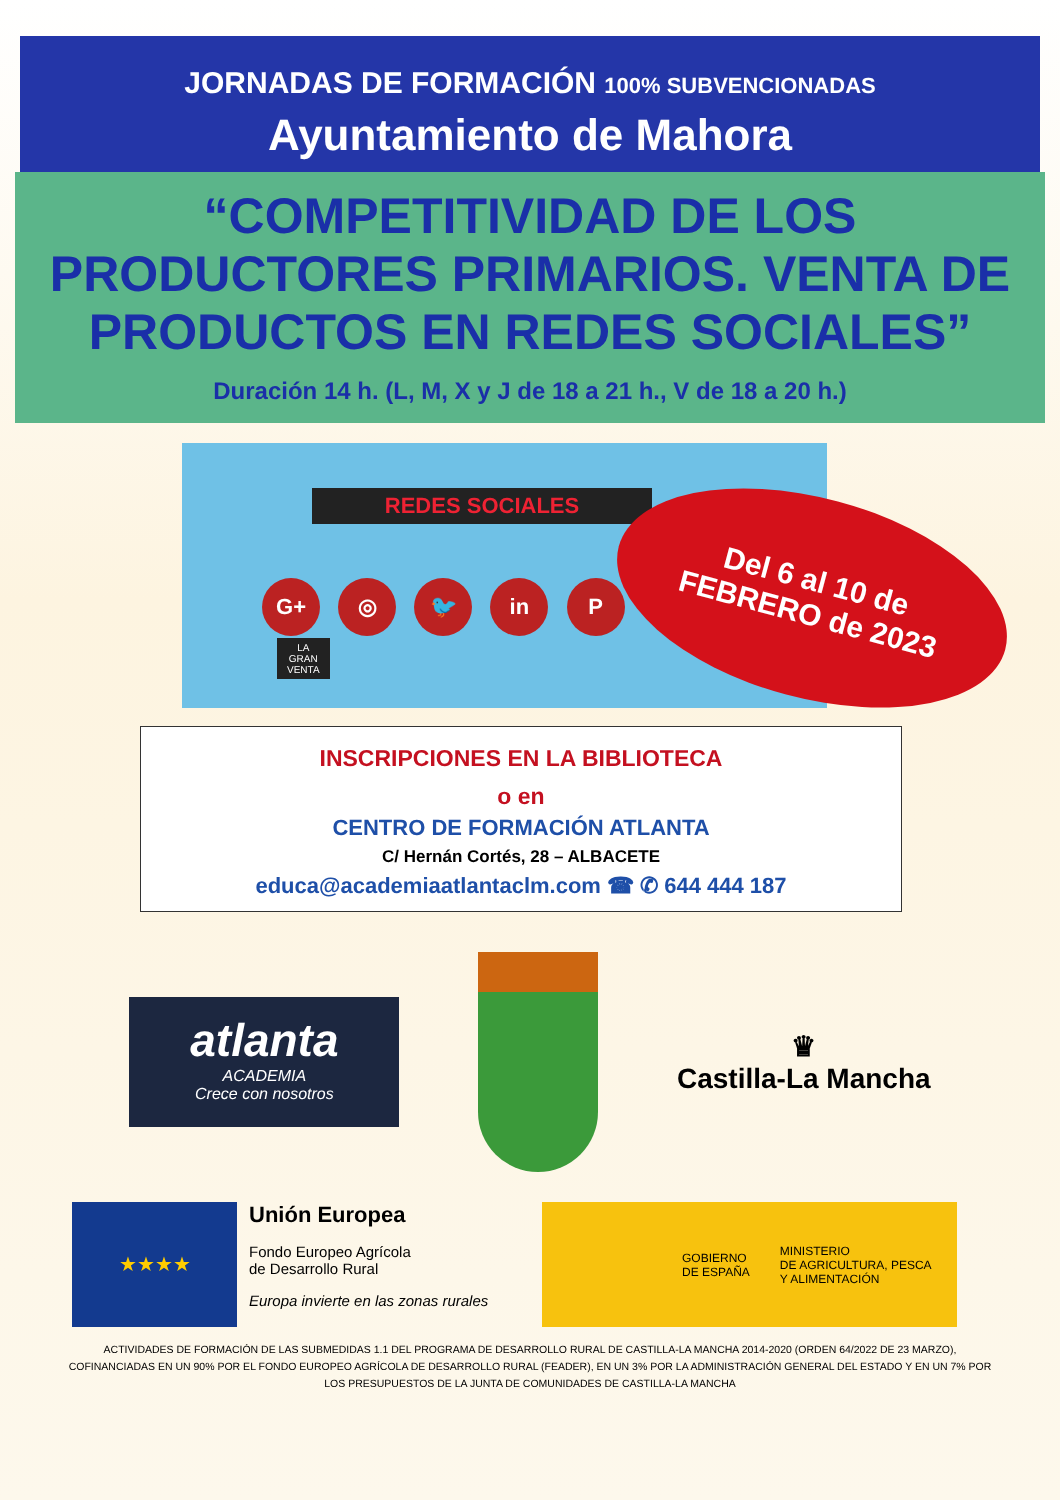JORNADAS DE FORMACIÓN 100% SUBVENCIONADAS
Ayuntamiento de Mahora
“COMPETITIVIDAD DE LOS PRODUCTORES PRIMARIOS. VENTA DE PRODUCTOS EN REDES SOCIALES”
Duración 14 h. (L, M, X y J de 18 a 21 h., V de 18 a 20 h.)
REDES SOCIALES
G+ ◎ 🐦 in P
LA
GRAN
VENTA
Del 6 al 10 de
FEBRERO de 2023
INSCRIPCIONES EN LA BIBLIOTECA
o en
CENTRO DE FORMACIÓN ATLANTA
C/ Hernán Cortés, 28 – ALBACETE
educa@academiaatlantaclm.com ☎ ✆ 644 444 187
atlanta
ACADEMIA
Crece con nosotros
♛
Castilla-La Mancha
★★★★
Unión Europea
Fondo Europeo Agrícola
de Desarrollo Rural
Europa invierte en las zonas rurales
GOBIERNO
DE ESPAÑA
MINISTERIO
DE AGRICULTURA, PESCA
Y ALIMENTACIÓN
ACTIVIDADES DE FORMACIÓN DE LAS SUBMEDIDAS 1.1 DEL PROGRAMA DE DESARROLLO RURAL DE CASTILLA-LA MANCHA 2014-2020 (ORDEN 64/2022 DE 23 MARZO), COFINANCIADAS EN UN 90% POR EL FONDO EUROPEO AGRÍCOLA DE DESARROLLO RURAL (FEADER), EN UN 3% POR LA ADMINISTRACIÓN GENERAL DEL ESTADO Y EN UN 7% POR LOS PRESUPUESTOS DE LA JUNTA DE COMUNIDADES DE CASTILLA-LA MANCHA